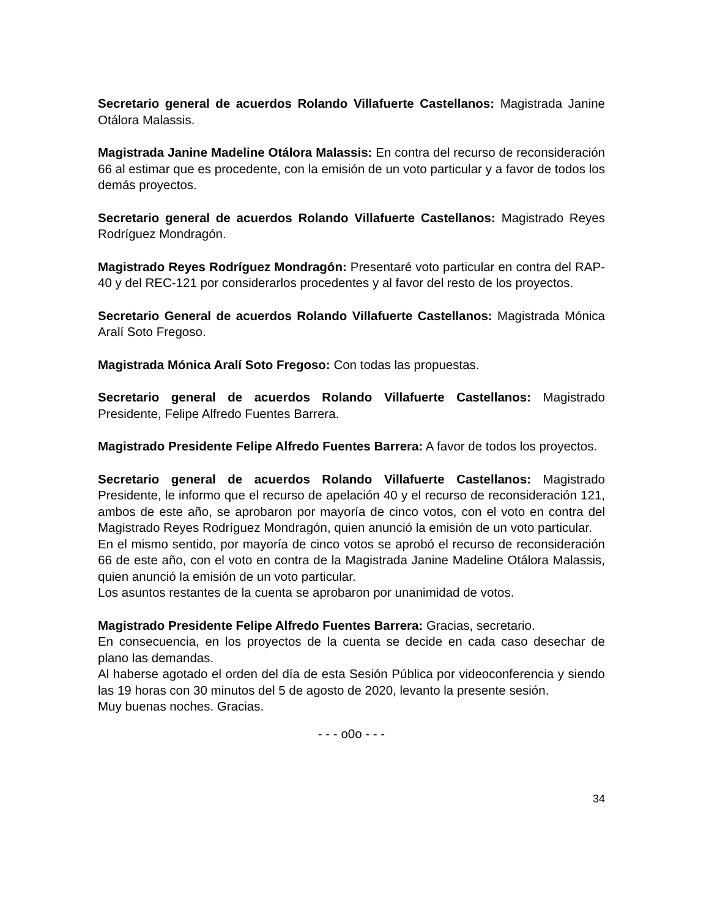Secretario general de acuerdos Rolando Villafuerte Castellanos: Magistrada Janine Otálora Malassis.
Magistrada Janine Madeline Otálora Malassis: En contra del recurso de reconsideración 66 al estimar que es procedente, con la emisión de un voto particular y a favor de todos los demás proyectos.
Secretario general de acuerdos Rolando Villafuerte Castellanos: Magistrado Reyes Rodríguez Mondragón.
Magistrado Reyes Rodríguez Mondragón: Presentaré voto particular en contra del RAP-40 y del REC-121 por considerarlos procedentes y al favor del resto de los proyectos.
Secretario General de acuerdos Rolando Villafuerte Castellanos: Magistrada Mónica Aralí Soto Fregoso.
Magistrada Mónica Aralí Soto Fregoso: Con todas las propuestas.
Secretario general de acuerdos Rolando Villafuerte Castellanos: Magistrado Presidente, Felipe Alfredo Fuentes Barrera.
Magistrado Presidente Felipe Alfredo Fuentes Barrera: A favor de todos los proyectos.
Secretario general de acuerdos Rolando Villafuerte Castellanos: Magistrado Presidente, le informo que el recurso de apelación 40 y el recurso de reconsideración 121, ambos de este año, se aprobaron por mayoría de cinco votos, con el voto en contra del Magistrado Reyes Rodríguez Mondragón, quien anunció la emisión de un voto particular.
En el mismo sentido, por mayoría de cinco votos se aprobó el recurso de reconsideración 66 de este año, con el voto en contra de la Magistrada Janine Madeline Otálora Malassis, quien anunció la emisión de un voto particular.
Los asuntos restantes de la cuenta se aprobaron por unanimidad de votos.
Magistrado Presidente Felipe Alfredo Fuentes Barrera: Gracias, secretario.
En consecuencia, en los proyectos de la cuenta se decide en cada caso desechar de plano las demandas.
Al haberse agotado el orden del día de esta Sesión Pública por videoconferencia y siendo las 19 horas con 30 minutos del 5 de agosto de 2020, levanto la presente sesión.
Muy buenas noches. Gracias.
- - - o0o - - -
34